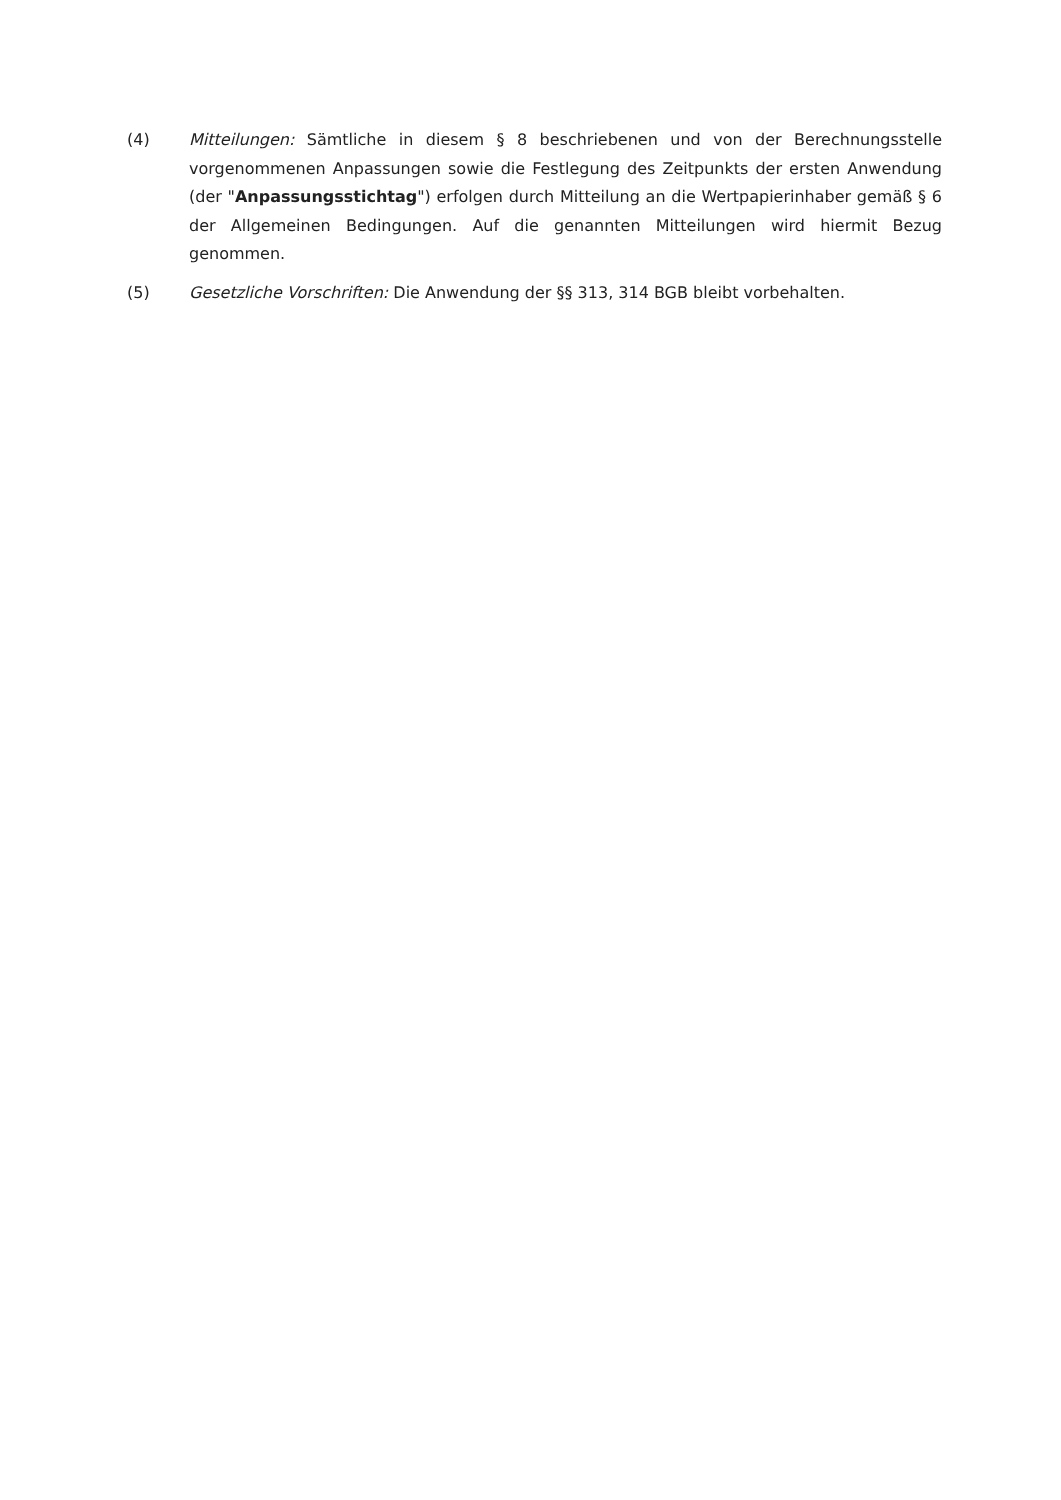(4) Mitteilungen: Sämtliche in diesem § 8 beschriebenen und von der Berechnungsstelle vorgenommenen Anpassungen sowie die Festlegung des Zeitpunkts der ersten Anwendung (der "Anpassungsstichtag") erfolgen durch Mitteilung an die Wertpapierinhaber gemäß § 6 der Allgemeinen Bedingungen. Auf die genannten Mitteilungen wird hiermit Bezug genommen.
(5) Gesetzliche Vorschriften: Die Anwendung der §§ 313, 314 BGB bleibt vorbehalten.